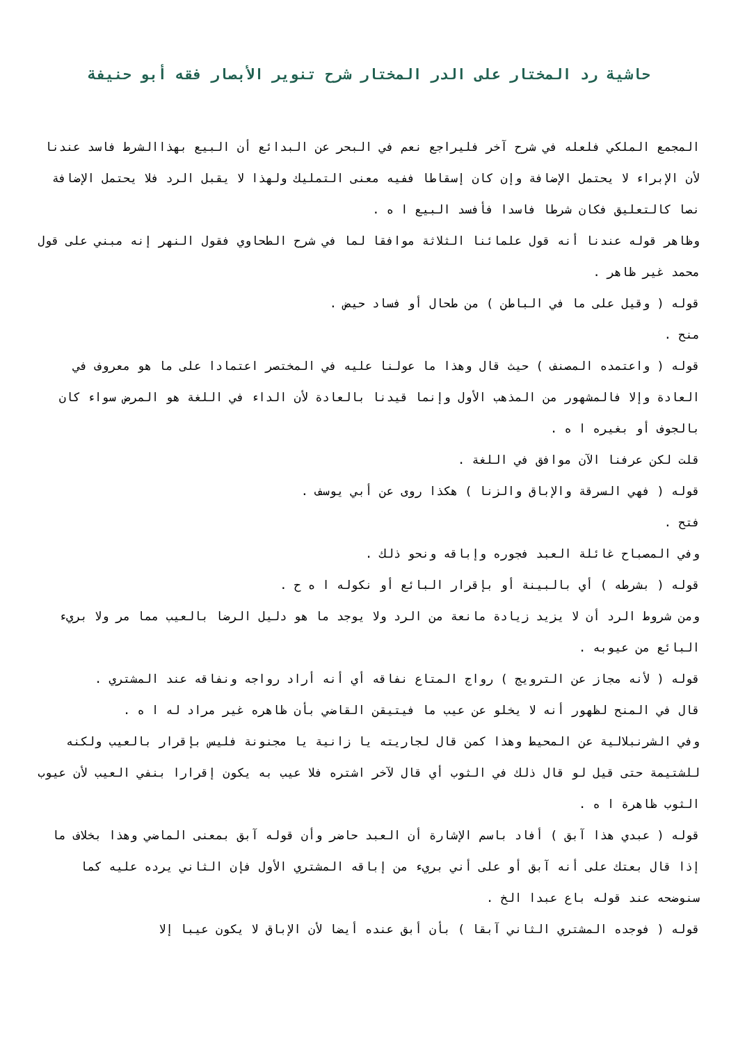حاشية رد المختار على الدر المختار شرح تنوير الأبصار فقه أبو حنيفة
المجمع الملكي فلعله في شرح آخر فليراجع نعم في البحر عن البدائع أن البيع بهذاالشرط فاسد عندنا لأن الإبراء لا يحتمل الإضافة وإن كان إسقاطا ففيه معنى التمليك ولهذا لا يقبل الرد فلا يحتمل الإضافة نصا كالتعليق فكان شرطا فاسدا فأفسد البيع ا ه .
وظاهر قوله عندنا أنه قول علمائنا الثلاثة موافقا لما في شرح الطحاوي فقول النهر إنه مبني على قول محمد غير ظاهر .
قوله ( وقيل على ما في الباطن ) من طحال أو فساد حيض .
منح .
قوله ( واعتمده المصنف ) حيث قال وهذا ما عولنا عليه في المختصر اعتمادا على ما هو معروف في العادة وإلا فالمشهور من المذهب الأول وإنما قيدنا بالعادة لأن الداء في اللغة هو المرض سواء كان بالجوف أو بغيره ا ه .
قلت لكن عرفنا الآن موافق في اللغة .
قوله ( فهي السرقة والإباق والزنا ) هكذا روى عن أبي يوسف .
فتح .
وفي المصباح غائلة العبد فجوره وإباقه ونحو ذلك .
قوله ( بشرطه ) أي بالبينة أو بإقرار البائع أو نكوله ا ه ح .
ومن شروط الرد أن لا يزيد زيادة مانعة من الرد ولا يوجد ما هو دليل الرضا بالعيب مما مر ولا بريء البائع من عيوبه .
قوله ( لأنه مجاز عن الترويج ) رواج المتاع نفاقه أي أنه أراد رواجه ونفاقه عند المشتري .
قال في المنح لظهور أنه لا يخلو عن عيب ما فيتيقن القاضي بأن ظاهره غير مراد له ا ه .
وفي الشرنبلالية عن المحيط وهذا كمن قال لجاريته يا زانية يا مجنونة فليس بإقرار بالعيب ولكنه للشتيمة حتى قيل لو قال ذلك في الثوب أي قال لآخر اشتره فلا عيب به يكون إقرارا بنفي العيب لأن عيوب الثوب ظاهرة ا ه .
قوله ( عبدي هذا آبق ) أفاد باسم الإشارة أن العبد حاضر وأن قوله آبق بمعنى الماضي وهذا بخلاف ما إذا قال بعتك على أنه آبق أو على أني بريء من إباقه المشتري الأول فإن الثاني يرده عليه كما سنوضحه عند قوله باع عبدا الخ .
قوله ( فوجده المشتري الثاني آبقا ) بأن أبق عنده أيضا لأن الإباق لا يكون عيبا إلا